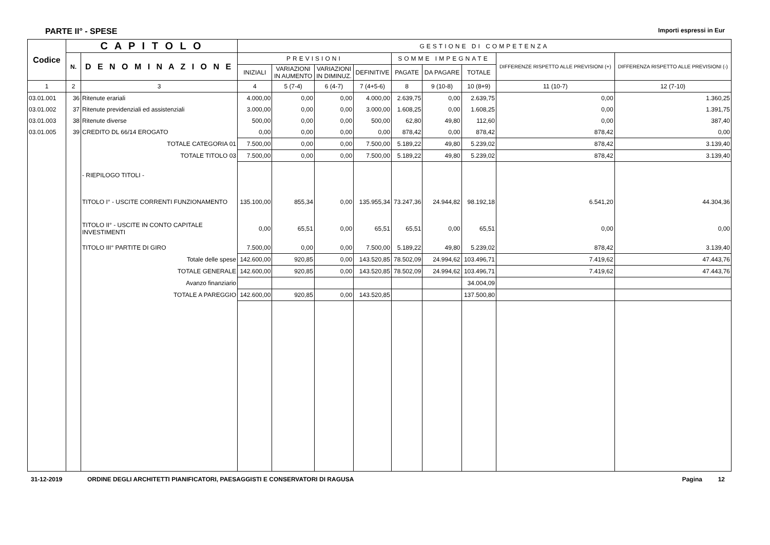PARTE II° - SPESE Importi espressi in Eur
| Codice | C A P I T O L O | | GESTIONE DI COMPETENZA | | | | | | | | |
| --- | --- | --- | --- | --- | --- | --- | --- | --- | --- | --- | --- |
| | N. | D E N O M I N A Z I O N E | PREVISIONI | | | | SOMME IMPEGNATE | | | DIFFERENZE RISPETTO ALLE PREVISIONI (+) | DIFFERENZA RISPETTO ALLE PREVISIONI (-) |
| | | | INIZIALI | VARIAZIONI IN AUMENTO | VARIAZIONI IN DIMINUZ. | DEFINITIVE | PAGATE | DA PAGARE | TOTALE | | |
| 1 | 2 | 3 | 4 | 5 (7-4) | 6 (4-7) | 7 (4+5-6) | 8 | 9 (10-8) | 10 (8+9) | 11 (10-7) | 12 (7-10) |
| 03.01.001 | 36 | Ritenute erariali | 4.000,00 | 0,00 | 0,00 | 4.000,00 | 2.639,75 | 0,00 | 2.639,75 | 0,00 | 1.360,25 |
| 03.01.002 | 37 | Ritenute previdenziali ed assistenziali | 3.000,00 | 0,00 | 0,00 | 3.000,00 | 1.608,25 | 0,00 | 1.608,25 | 0,00 | 1.391,75 |
| 03.01.003 | 38 | Ritenute diverse | 500,00 | 0,00 | 0,00 | 500,00 | 62,80 | 49,80 | 112,60 | 0,00 | 387,40 |
| 03.01.005 | 39 | CREDITO DL 66/14 EROGATO | 0,00 | 0,00 | 0,00 | 0,00 | 878,42 | 0,00 | 878,42 | 878,42 | 0,00 |
| | | TOTALE CATEGORIA 01 | 7.500,00 | 0,00 | 0,00 | 7.500,00 | 5.189,22 | 49,80 | 5.239,02 | 878,42 | 3.139,40 |
| | | TOTALE TITOLO 03 | 7.500,00 | 0,00 | 0,00 | 7.500,00 | 5.189,22 | 49,80 | 5.239,02 | 878,42 | 3.139,40 |
| | | - RIEPILOGO TITOLI - | | | | | | | | | |
| | | TITOLO I° - USCITE CORRENTI FUNZIONAMENTO | 135.100,00 | 855,34 | 0,00 | 135.955,34 | 73.247,36 | 24.944,82 | 98.192,18 | 6.541,20 | 44.304,36 |
| | | TITOLO II° - USCITE IN CONTO CAPITALE INVESTIMENTI | 0,00 | 65,51 | 0,00 | 65,51 | 65,51 | 0,00 | 65,51 | 0,00 | 0,00 |
| | | TITOLO III° PARTITE DI GIRO | 7.500,00 | 0,00 | 0,00 | 7.500,00 | 5.189,22 | 49,80 | 5.239,02 | 878,42 | 3.139,40 |
| | | Totale delle spese | 142.600,00 | 920,85 | 0,00 | 143.520,85 | 78.502,09 | 24.994,62 | 103.496,71 | 7.419,62 | 47.443,76 |
| | | TOTALE GENERALE | 142.600,00 | 920,85 | 0,00 | 143.520,85 | 78.502,09 | 24.994,62 | 103.496,71 | 7.419,62 | 47.443,76 |
| | | Avanzo finanziario | | | | | | | 34.004,09 | | |
| | | TOTALE A PAREGGIO | 142.600,00 | 920,85 | 0,00 | 143.520,85 | | | 137.500,80 | | |
31-12-2019 ORDINE DEGLI ARCHITETTI PIANIFICATORI, PAESAGGISTI E CONSERVATORI DI RAGUSA Pagina 12